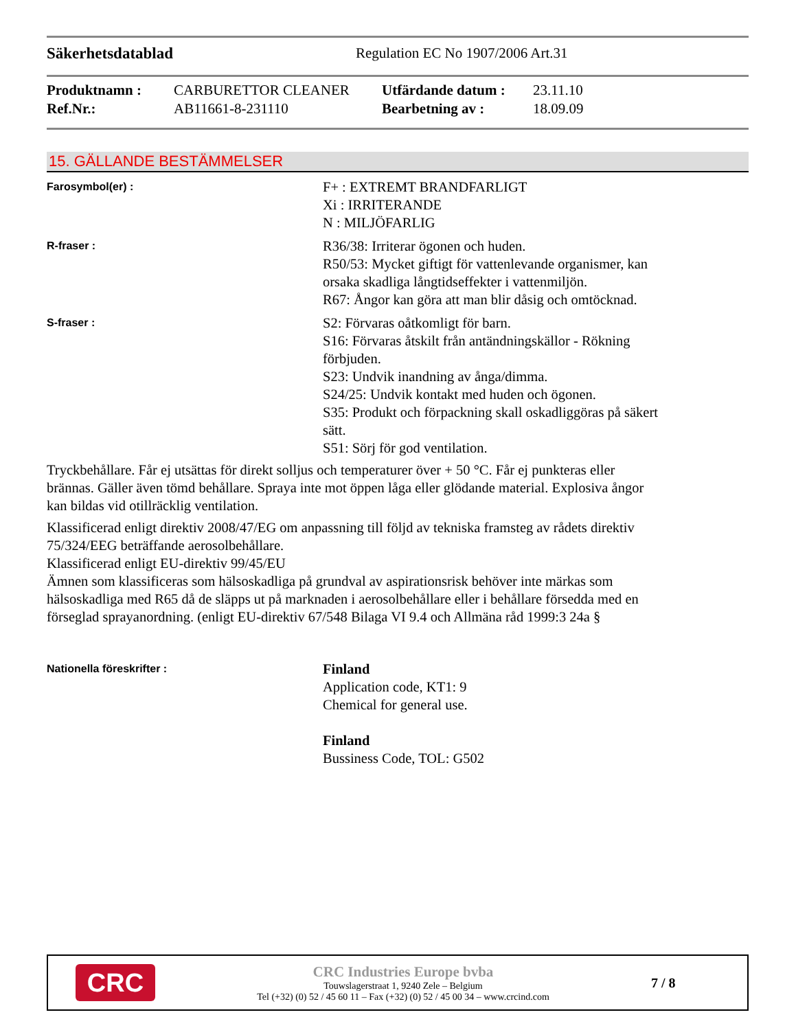Säkerhetsdatablad Regulation EC No 1907/2006 Art.31
| Produktnamn : | CARBURETTOR CLEANER | Utfärdande datum : | 23.11.10 |
| Ref.Nr.: | AB11661-8-231110 | Bearbetning av : | 18.09.09 |
15. GÄLLANDE BESTÄMMELSER
Farosymbol(er) :
F+ : EXTREMT BRANDFARLIGT
Xi : IRRITERANDE
N : MILJÖFARLIG
R-fraser :
R36/38: Irriterar ögonen och huden.
R50/53: Mycket giftigt för vattenlevande organismer, kan orsaka skadliga långtidseffekter i vattenmiljön.
R67: Ångor kan göra att man blir dåsig och omtöcknad.
S-fraser :
S2: Förvaras oåtkomligt för barn.
S16: Förvaras åtskilt från antändningskällor - Rökning förbjuden.
S23: Undvik inandning av ånga/dimma.
S24/25: Undvik kontakt med huden och ögonen.
S35: Produkt och förpackning skall oskadliggöras på säkert sätt.
S51: Sörj för god ventilation.
Tryckbehållare. Får ej utsättas för direkt solljus och temperaturer över + 50 °C. Får ej punkteras eller brännas. Gäller även tömd behållare. Spraya inte mot öppen låga eller glödande material. Explosiva ångor kan bildas vid otillräcklig ventilation.
Klassificerad enligt direktiv 2008/47/EG om anpassning till följd av tekniska framsteg av rådets direktiv 75/324/EEG beträffande aerosolbehållare.
Klassificerad enligt EU-direktiv 99/45/EU
Ämnen som klassificeras som hälsoskadliga på grundval av aspirationsrisk behöver inte märkas som hälsoskadliga med R65 då de släpps ut på marknaden i aerosolbehållare eller i behållare försedda med en förseglad sprayanordning. (enligt EU-direktiv 67/548 Bilaga VI 9.4 och Allmäna råd 1999:3 24a §
Nationella föreskrifter :
Finland
Application code, KT1: 9
Chemical for general use.
Finland
Bussiness Code, TOL: G502
CRC
CRC Industries Europe bvba
Touwslagerstraat 1, 9240 Zele – Belgium
Tel (+32) (0) 52 / 45 60 11 – Fax (+32) (0) 52 / 45 00 34 – www.crcind.com
7 / 8